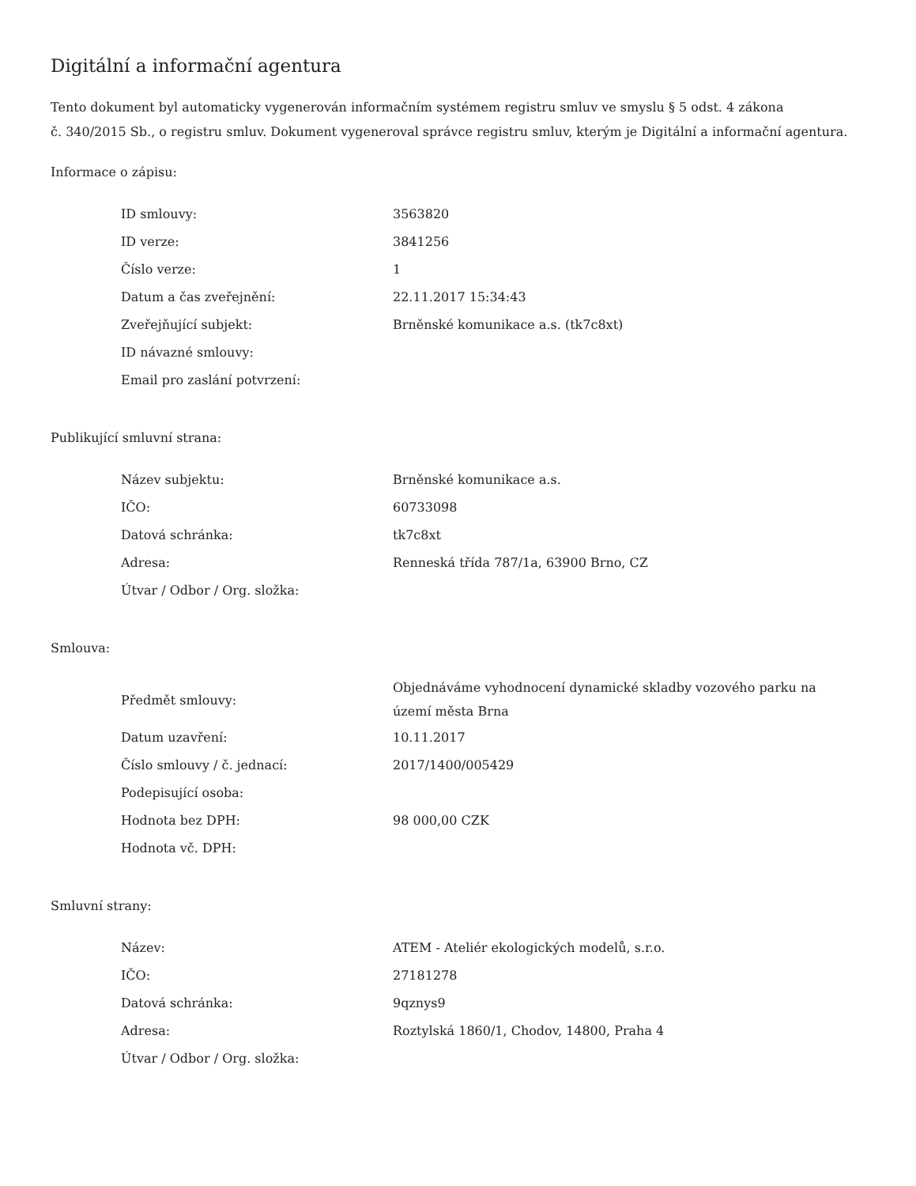Digitální a informační agentura
Tento dokument byl automaticky vygenerován informačním systémem registru smluv ve smyslu § 5 odst. 4 zákona
č. 340/2015 Sb., o registru smluv. Dokument vygeneroval správce registru smluv, kterým je Digitální a informační agentura.
Informace o zápisu:
| ID smlouvy: | 3563820 |
| ID verze: | 3841256 |
| Číslo verze: | 1 |
| Datum a čas zveřejnění: | 22.11.2017 15:34:43 |
| Zveřejňující subjekt: | Brněnské komunikace a.s. (tk7c8xt) |
| ID návazné smlouvy: | |
| Email pro zaslání potvrzení: | |
Publikující smluvní strana:
| Název subjektu: | Brněnské komunikace a.s. |
| IČO: | 60733098 |
| Datová schránka: | tk7c8xt |
| Adresa: | Renneská třída 787/1a, 63900 Brno, CZ |
| Útvar / Odbor / Org. složka: | |
Smlouva:
| Předmět smlouvy: | Objednáváme vyhodnocení dynamické skladby vozového parku na území města Brna |
| Datum uzavření: | 10.11.2017 |
| Číslo smlouvy / č. jednací: | 2017/1400/005429 |
| Podepisující osoba: | |
| Hodnota bez DPH: | 98 000,00 CZK |
| Hodnota vč. DPH: | |
Smluvní strany:
| Název: | ATEM - Ateliér ekologických modelů, s.r.o. |
| IČO: | 27181278 |
| Datová schránka: | 9qznys9 |
| Adresa: | Roztylská 1860/1, Chodov, 14800, Praha 4 |
| Útvar / Odbor / Org. složka: | |